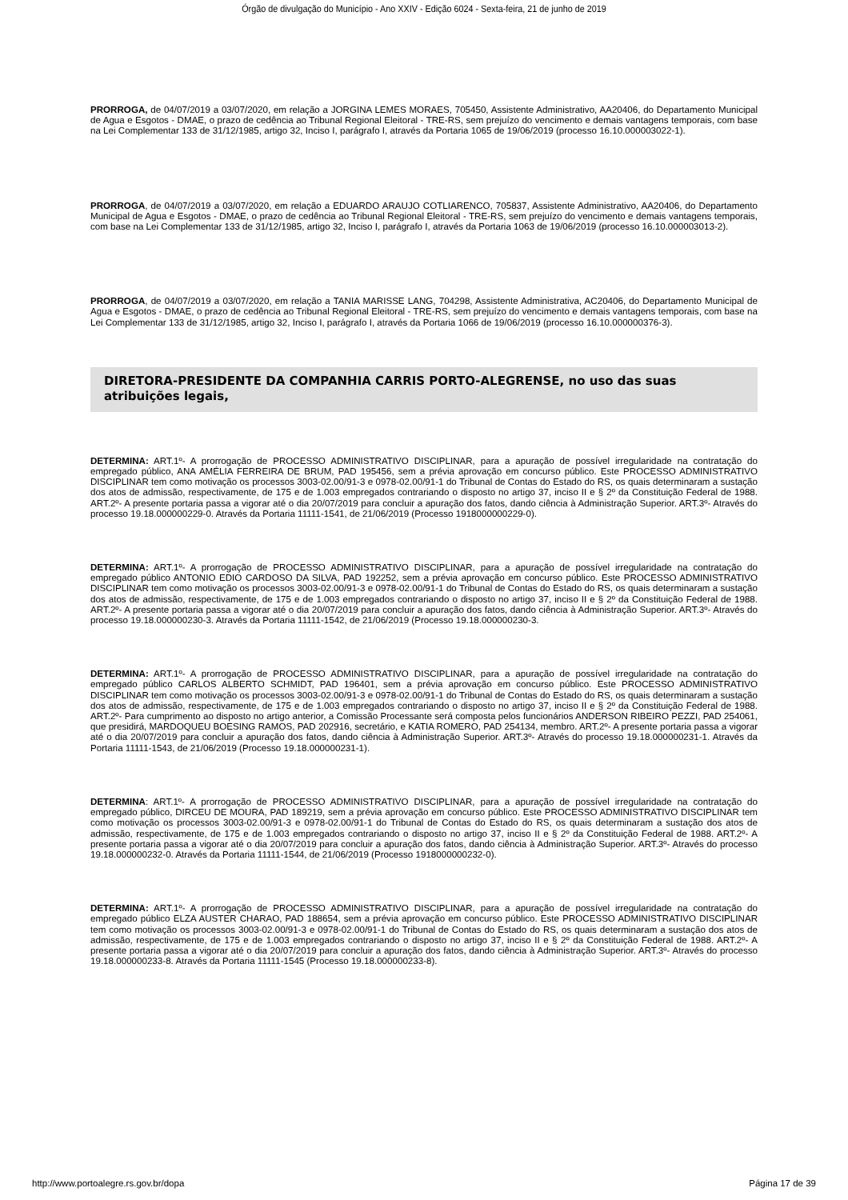Órgão de divulgação do Município - Ano XXIV - Edição 6024 - Sexta-feira, 21 de junho de 2019
PRORROGA, de 04/07/2019 a 03/07/2020, em relação a JORGINA LEMES MORAES, 705450, Assistente Administrativo, AA20406, do Departamento Municipal de Agua e Esgotos - DMAE, o prazo de cedência ao Tribunal Regional Eleitoral - TRE-RS, sem prejuízo do vencimento e demais vantagens temporais, com base na Lei Complementar 133 de 31/12/1985, artigo 32, Inciso I, parágrafo I, através da Portaria 1065 de 19/06/2019 (processo 16.10.000003022-1).
PRORROGA, de 04/07/2019 a 03/07/2020, em relação a EDUARDO ARAUJO COTLIARENCO, 705837, Assistente Administrativo, AA20406, do Departamento Municipal de Agua e Esgotos - DMAE, o prazo de cedência ao Tribunal Regional Eleitoral - TRE-RS, sem prejuízo do vencimento e demais vantagens temporais, com base na Lei Complementar 133 de 31/12/1985, artigo 32, Inciso I, parágrafo I, através da Portaria 1063 de 19/06/2019 (processo 16.10.000003013-2).
PRORROGA, de 04/07/2019 a 03/07/2020, em relação a TANIA MARISSE LANG, 704298, Assistente Administrativa, AC20406, do Departamento Municipal de Agua e Esgotos - DMAE, o prazo de cedência ao Tribunal Regional Eleitoral - TRE-RS, sem prejuízo do vencimento e demais vantagens temporais, com base na Lei Complementar 133 de 31/12/1985, artigo 32, Inciso I, parágrafo I, através da Portaria 1066 de 19/06/2019 (processo 16.10.000000376-3).
DIRETORA-PRESIDENTE DA COMPANHIA CARRIS PORTO-ALEGRENSE, no uso das suas atribuições legais,
DETERMINA: ART.1º- A prorrogação de PROCESSO ADMINISTRATIVO DISCIPLINAR, para a apuração de possível irregularidade na contratação do empregado público, ANA AMÉLIA FERREIRA DE BRUM, PAD 195456, sem a prévia aprovação em concurso público. Este PROCESSO ADMINISTRATIVO DISCIPLINAR tem como motivação os processos 3003-02.00/91-3 e 0978-02.00/91-1 do Tribunal de Contas do Estado do RS, os quais determinaram a sustação dos atos de admissão, respectivamente, de 175 e de 1.003 empregados contrariando o disposto no artigo 37, inciso II e § 2º da Constituição Federal de 1988. ART.2º- A presente portaria passa a vigorar até o dia 20/07/2019 para concluir a apuração dos fatos, dando ciência à Administração Superior. ART.3º- Através do processo 19.18.000000229-0. Através da Portaria 11111-1541, de 21/06/2019 (Processo 1918000000229-0).
DETERMINA: ART.1º- A prorrogação de PROCESSO ADMINISTRATIVO DISCIPLINAR, para a apuração de possível irregularidade na contratação do empregado público ANTONIO EDIO CARDOSO DA SILVA, PAD 192252, sem a prévia aprovação em concurso público. Este PROCESSO ADMINISTRATIVO DISCIPLINAR tem como motivação os processos 3003-02.00/91-3 e 0978-02.00/91-1 do Tribunal de Contas do Estado do RS, os quais determinaram a sustação dos atos de admissão, respectivamente, de 175 e de 1.003 empregados contrariando o disposto no artigo 37, inciso II e § 2º da Constituição Federal de 1988. ART.2º- A presente portaria passa a vigorar até o dia 20/07/2019 para concluir a apuração dos fatos, dando ciência à Administração Superior. ART.3º- Através do processo 19.18.000000230-3. Através da Portaria 11111-1542, de 21/06/2019 (Processo 19.18.000000230-3.
DETERMINA: ART.1º- A prorrogação de PROCESSO ADMINISTRATIVO DISCIPLINAR, para a apuração de possível irregularidade na contratação do empregado público CARLOS ALBERTO SCHMIDT, PAD 196401, sem a prévia aprovação em concurso público. Este PROCESSO ADMINISTRATIVO DISCIPLINAR tem como motivação os processos 3003-02.00/91-3 e 0978-02.00/91-1 do Tribunal de Contas do Estado do RS, os quais determinaram a sustação dos atos de admissão, respectivamente, de 175 e de 1.003 empregados contrariando o disposto no artigo 37, inciso II e § 2º da Constituição Federal de 1988. ART.2º- Para cumprimento ao disposto no artigo anterior, a Comissão Processante será composta pelos funcionários ANDERSON RIBEIRO PEZZI, PAD 254061, que presidirá, MARDOQUEU BOESING RAMOS, PAD 202916, secretário, e KATIA ROMERO, PAD 254134, membro. ART.2º- A presente portaria passa a vigorar até o dia 20/07/2019 para concluir a apuração dos fatos, dando ciência à Administração Superior. ART.3º- Através do processo 19.18.000000231-1. Através da Portaria 11111-1543, de 21/06/2019 (Processo 19.18.000000231-1).
DETERMINA: ART.1º- A prorrogação de PROCESSO ADMINISTRATIVO DISCIPLINAR, para a apuração de possível irregularidade na contratação do empregado público, DIRCEU DE MOURA, PAD 189219, sem a prévia aprovação em concurso público. Este PROCESSO ADMINISTRATIVO DISCIPLINAR tem como motivação os processos 3003-02.00/91-3 e 0978-02.00/91-1 do Tribunal de Contas do Estado do RS, os quais determinaram a sustação dos atos de admissão, respectivamente, de 175 e de 1.003 empregados contrariando o disposto no artigo 37, inciso II e § 2º da Constituição Federal de 1988. ART.2º- A presente portaria passa a vigorar até o dia 20/07/2019 para concluir a apuração dos fatos, dando ciência à Administração Superior. ART.3º- Através do processo 19.18.000000232-0. Através da Portaria 11111-1544, de 21/06/2019 (Processo 1918000000232-0).
DETERMINA: ART.1º- A prorrogação de PROCESSO ADMINISTRATIVO DISCIPLINAR, para a apuração de possível irregularidade na contratação do empregado público ELZA AUSTER CHARAO, PAD 188654, sem a prévia aprovação em concurso público. Este PROCESSO ADMINISTRATIVO DISCIPLINAR tem como motivação os processos 3003-02.00/91-3 e 0978-02.00/91-1 do Tribunal de Contas do Estado do RS, os quais determinaram a sustação dos atos de admissão, respectivamente, de 175 e de 1.003 empregados contrariando o disposto no artigo 37, inciso II e § 2º da Constituição Federal de 1988. ART.2º- A presente portaria passa a vigorar até o dia 20/07/2019 para concluir a apuração dos fatos, dando ciência à Administração Superior. ART.3º- Através do processo 19.18.000000233-8. Através da Portaria 11111-1545 (Processo 19.18.000000233-8).
http://www.portoalegre.rs.gov.br/dopa Página 17 de 39